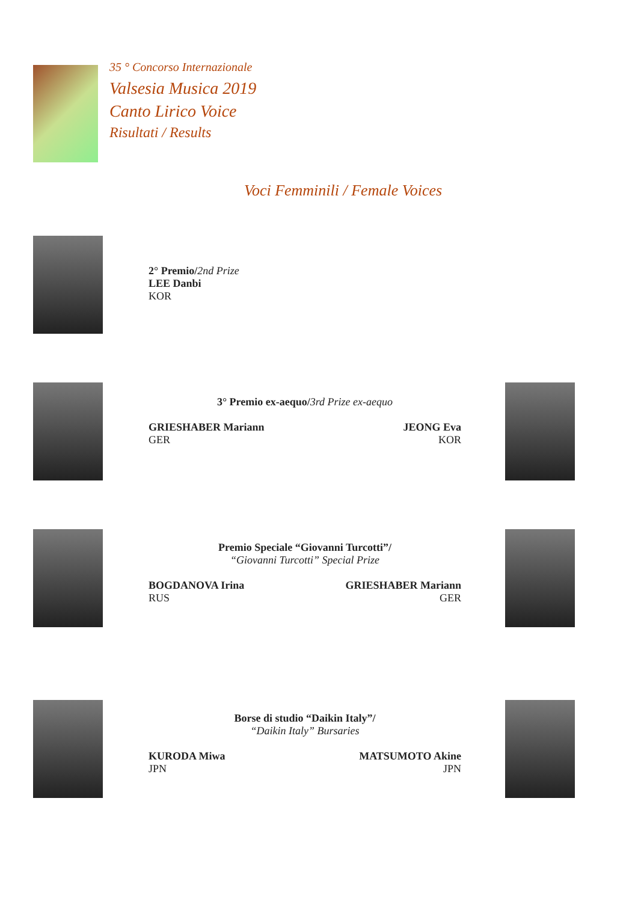35 ° Concorso Internazionale
Valsesia Musica 2019
Canto Lirico Voice
Risultati / Results
Voci Femminili / Female Voices
2° Premio/2nd Prize
LEE Danbi
KOR
3° Premio ex-aequo/3rd Prize ex-aequo
GRIESHABER Mariann
GER
JEONG Eva
KOR
Premio Speciale “Giovanni Turcotti”/
“Giovanni Turcotti” Special Prize
BOGDANOVA Irina
RUS
GRIESHABER Mariann
GER
Borse di studio “Daikin Italy”/
“Daikin Italy” Bursaries
KURODA Miwa
JPN
MATSUMOTO Akine
JPN